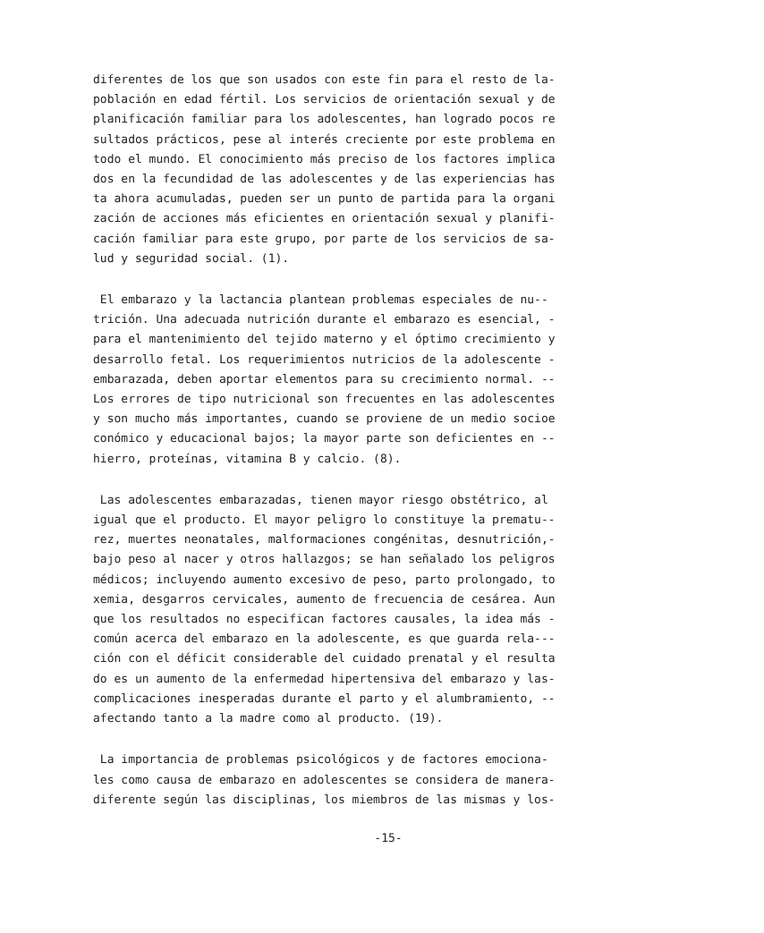diferentes de los que son usados con este fin para el resto de la- población en edad fértil. Los servicios de orientación sexual y de planificación familiar para los adolescentes, han logrado pocos re sultados prácticos, pese al interés creciente por este problema en todo el mundo. El conocimiento más preciso de los factores implica dos en la fecundidad de las adolescentes y de las experiencias has ta ahora acumuladas, pueden ser un punto de partida para la organi zación de acciones más eficientes en orientación sexual y planifi- cación familiar para este grupo, por parte de los servicios de sa- lud y seguridad social. (1).
El embarazo y la lactancia plantean problemas especiales de nu-- trición. Una adecuada nutrición durante el embarazo es esencial, - para el mantenimiento del tejido materno y el óptimo crecimiento y desarrollo fetal. Los requerimientos nutricios de la adolescente - embarazada, deben aportar elementos para su crecimiento normal. -- Los errores de tipo nutricional son frecuentes en las adolescentes y son mucho más importantes, cuando se proviene de un medio socioe conómico y educacional bajos; la mayor parte son deficientes en -- hierro, proteínas, vitamina B y calcio. (8).
Las adolescentes embarazadas, tienen mayor riesgo obstétrico, al igual que el producto. El mayor peligro lo constituye la prematu-- rez, muertes neonatales, malformaciones congénitas, desnutrición,- bajo peso al nacer y otros hallazgos; se han señalado los peligros médicos; incluyendo aumento excesivo de peso, parto prolongado, to xemia, desgarros cervicales, aumento de frecuencia de cesárea. Aun que los resultados no especifican factores causales, la idea más - común acerca del embarazo en la adolescente, es que guarda rela--- ción con el déficit considerable del cuidado prenatal y el resulta do es un aumento de la enfermedad hipertensiva del embarazo y las- complicaciones inesperadas durante el parto y el alumbramiento, -- afectando tanto a la madre como al producto. (19).
La importancia de problemas psicológicos y de factores emociona- les como causa de embarazo en adolescentes se considera de manera- diferente según las disciplinas, los miembros de las mismas y los-
-15-